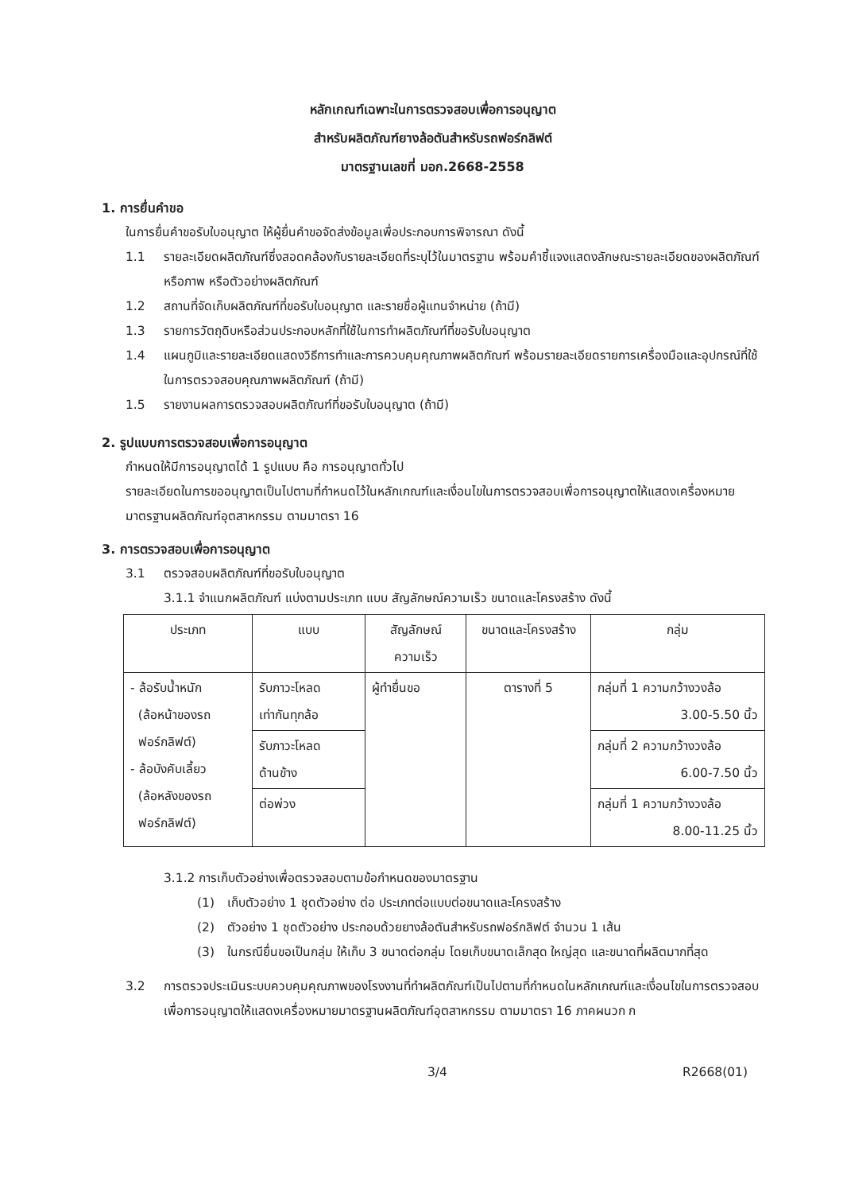หลักเกณฑ์เฉพาะในการตรวจสอบเพื่อการอนุญาต
สำหรับผลิตภัณฑ์ยางล้อตันสำหรับรถฟอร์กลิฟต์
มาตรฐานเลขที่ มอก.2668-2558
1. การยื่นคำขอ
ในการยื่นคำขอรับใบอนุญาต ให้ผู้ยื่นคำขอจัดส่งข้อมูลเพื่อประกอบการพิจารณา ดังนี้
1.1 รายละเอียดผลิตภัณฑ์ซึ่งสอดคล้องกับรายละเอียดที่ระบุไว้ในมาตรฐาน พร้อมคำชี้แจงแสดงลักษณะรายละเอียดของผลิตภัณฑ์ หรือภาพ หรือตัวอย่างผลิตภัณฑ์
1.2 สถานที่จัดเก็บผลิตภัณฑ์ที่ขอรับใบอนุญาต และรายชื่อผู้แทนจำหน่าย (ถ้ามี)
1.3 รายการวัตถุดิบหรือส่วนประกอบหลักที่ใช้ในการทำผลิตภัณฑ์ที่ขอรับใบอนุญาต
1.4 แผนภูมิและรายละเอียดแสดงวิธีการทำและการควบคุมคุณภาพผลิตภัณฑ์ พร้อมรายละเอียดรายการเครื่องมือและอุปกรณ์ที่ใช้ในการตรวจสอบคุณภาพผลิตภัณฑ์ (ถ้ามี)
1.5 รายงานผลการตรวจสอบผลิตภัณฑ์ที่ขอรับใบอนุญาต (ถ้ามี)
2. รูปแบบการตรวจสอบเพื่อการอนุญาต
กำหนดให้มีการอนุญาตได้ 1 รูปแบบ คือ การอนุญาตทั่วไป
รายละเอียดในการขออนุญาตเป็นไปตามที่กำหนดไว้ในหลักเกณฑ์และเงื่อนไขในการตรวจสอบเพื่อการอนุญาตให้แสดงเครื่องหมายมาตรฐานผลิตภัณฑ์อุตสาหกรรม ตามมาตรา 16
3. การตรวจสอบเพื่อการอนุญาต
3.1 ตรวจสอบผลิตภัณฑ์ที่ขอรับใบอนุญาต
3.1.1 จำแนกผลิตภัณฑ์ แบ่งตามประเภท แบบ สัญลักษณ์ความเร็ว ขนาดและโครงสร้าง ดังนี้
| ประเภท | แบบ | สัญลักษณ์ ความเร็ว | ขนาดและโครงสร้าง | กลุ่ม |
| --- | --- | --- | --- | --- |
| - ล้อรับน้ำหนัก (ล้อหน้าของรถ ฟอร์กลิฟต์) - ล้อบังคับเลี้ยว (ล้อหลังของรถ ฟอร์กลิฟต์) | รับภาวะโหลด เท่ากันทุกล้อ | ผู้ทำยื่นขอ | ตารางที่ 5 | กลุ่มที่ 1 ความกว้างวงล้อ 3.00-5.50 นิ้ว |
| | รับภาวะโหลด ด้านข้าง | | | กลุ่มที่ 2 ความกว้างวงล้อ 6.00-7.50 นิ้ว |
| | ต่อพ่วง | | | กลุ่มที่ 1 ความกว้างวงล้อ 8.00-11.25 นิ้ว |
3.1.2 การเก็บตัวอย่างเพื่อตรวจสอบตามข้อกำหนดของมาตรฐาน
(1) เก็บตัวอย่าง 1 ชุดตัวอย่าง ต่อ ประเภทต่อแบบต่อขนาดและโครงสร้าง
(2) ตัวอย่าง 1 ชุดตัวอย่าง ประกอบด้วยยางล้อตันสำหรับรถฟอร์กลิฟต์ จำนวน 1 เส้น
(3) ในกรณียื่นขอเป็นกลุ่ม ให้เก็บ 3 ขนาดต่อกลุ่ม โดยเก็บขนาดเล็กสุด ใหญ่สุด และขนาดที่ผลิตมากที่สุด
3.2 การตรวจประเมินระบบควบคุมคุณภาพของโรงงานที่ทำผลิตภัณฑ์เป็นไปตามที่กำหนดในหลักเกณฑ์และเงื่อนไขในการตรวจสอบเพื่อการอนุญาตให้แสดงเครื่องหมายมาตรฐานผลิตภัณฑ์อุตสาหกรรม ตามมาตรา 16 ภาคผนวก ก
3/4 R2668(01)